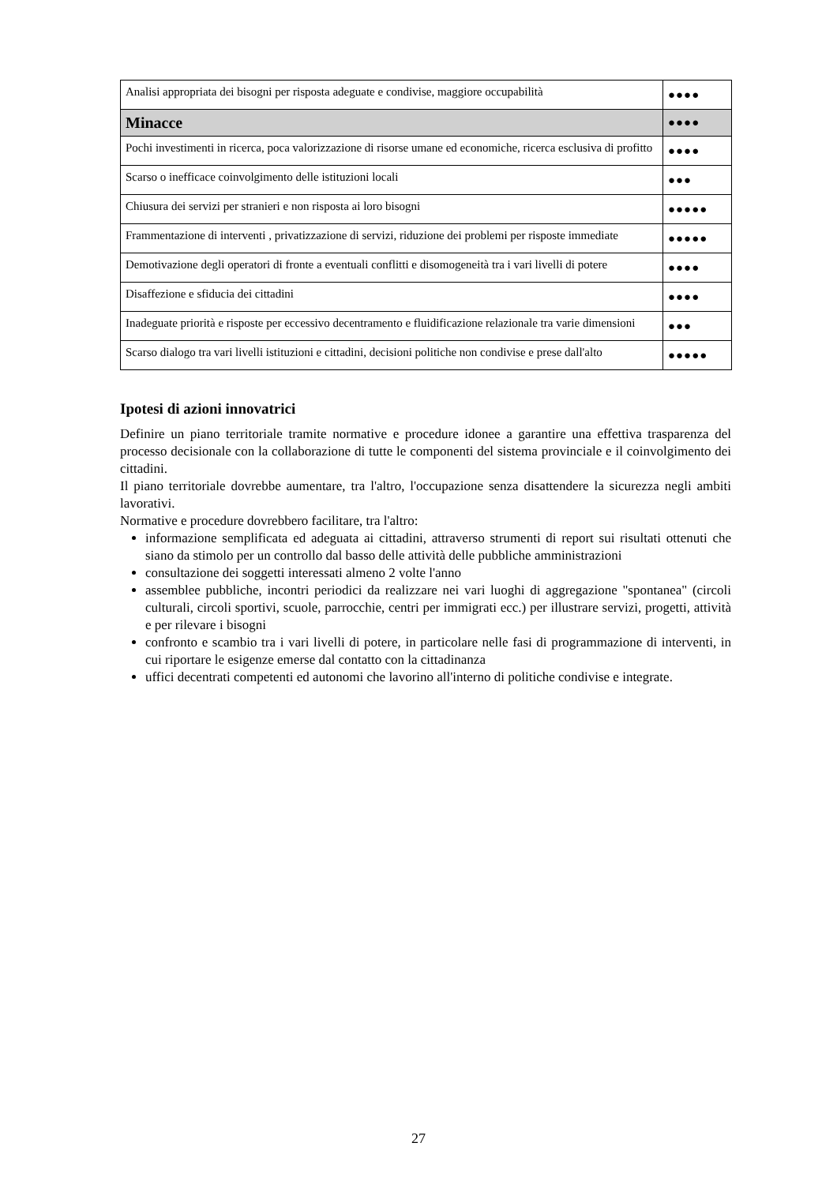| Analisi appropriata dei bisogni per risposta adeguate e condivise, maggiore occupabilità | ●●●● |
| Minacce | ●●●● |
| Pochi investimenti in ricerca, poca valorizzazione di risorse umane ed economiche, ricerca esclusiva di profitto | ●●●● |
| Scarso o inefficace coinvolgimento delle istituzioni locali | ●●● |
| Chiusura dei servizi per stranieri e non risposta ai loro bisogni | ●●●●● |
| Frammentazione di interventi , privatizzazione di servizi, riduzione dei problemi per risposte immediate | ●●●●● |
| Demotivazione degli operatori di fronte a eventuali conflitti e disomogeneità tra i vari livelli di potere | ●●●● |
| Disaffezione e sfiducia dei cittadini | ●●●● |
| Inadeguate priorità e risposte per eccessivo decentramento e fluidificazione relazionale tra varie dimensioni | ●●● |
| Scarso dialogo tra vari livelli istituzioni e cittadini, decisioni politiche non condivise e prese dall'alto | ●●●●● |
Ipotesi di azioni innovatrici
Definire un piano territoriale tramite normative e procedure idonee a garantire una effettiva trasparenza del processo decisionale con la collaborazione di tutte le componenti del sistema provinciale e il coinvolgimento dei cittadini.
Il piano territoriale dovrebbe aumentare, tra l'altro, l'occupazione senza disattendere la sicurezza negli ambiti lavorativi.
Normative e procedure dovrebbero facilitare, tra l'altro:
informazione semplificata ed adeguata ai cittadini, attraverso strumenti di report sui risultati ottenuti che siano da stimolo per un controllo dal basso delle attività delle pubbliche amministrazioni
consultazione dei soggetti interessati almeno 2 volte l'anno
assemblee pubbliche, incontri periodici da realizzare nei vari luoghi di aggregazione "spontanea" (circoli culturali, circoli sportivi, scuole, parrocchie, centri per immigrati ecc.) per illustrare servizi, progetti, attività e per rilevare i bisogni
confronto e scambio tra i vari livelli di potere, in particolare nelle fasi di programmazione di interventi, in cui riportare le esigenze emerse dal contatto con la cittadinanza
uffici decentrati competenti ed autonomi che lavorino all'interno di politiche condivise e integrate.
27